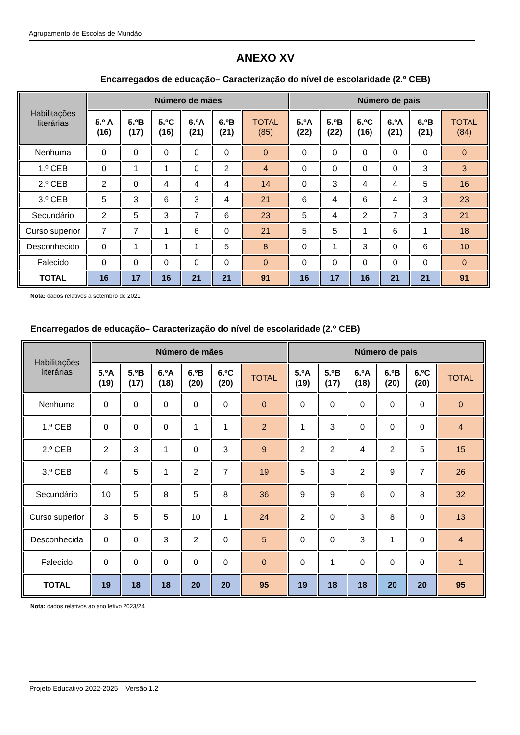Agrupamento de Escolas de Mundão
ANEXO XV
Encarregados de educação– Caracterização do nível de escolaridade (2.º CEB)
| Habilitações literárias | Número de mães | | | | | | Número de pais | | | | | |
| --- | --- | --- | --- | --- | --- | --- | --- | --- | --- | --- | --- | --- |
| | 5.º A (16) | 5.ºB (17) | 5.ºC (16) | 6.ºA (21) | 6.ºB (21) | TOTAL (85) | 5.ºA (22) | 5.ºB (22) | 5.ºC (16) | 6.ºA (21) | 6.ºB (21) | TOTAL (84) |
| Nenhuma | 0 | 0 | 0 | 0 | 0 | 0 | 0 | 0 | 0 | 0 | 0 | 0 |
| 1.º CEB | 0 | 1 | 1 | 0 | 2 | 4 | 0 | 0 | 0 | 0 | 3 | 3 |
| 2.º CEB | 2 | 0 | 4 | 4 | 4 | 14 | 0 | 3 | 4 | 4 | 5 | 16 |
| 3.º CEB | 5 | 3 | 6 | 3 | 4 | 21 | 6 | 4 | 6 | 4 | 3 | 23 |
| Secundário | 2 | 5 | 3 | 7 | 6 | 23 | 5 | 4 | 2 | 7 | 3 | 21 |
| Curso superior | 7 | 7 | 1 | 6 | 0 | 21 | 5 | 5 | 1 | 6 | 1 | 18 |
| Desconhecido | 0 | 1 | 1 | 1 | 5 | 8 | 0 | 1 | 3 | 0 | 6 | 10 |
| Falecido | 0 | 0 | 0 | 0 | 0 | 0 | 0 | 0 | 0 | 0 | 0 | 0 |
| TOTAL | 16 | 17 | 16 | 21 | 21 | 91 | 16 | 17 | 16 | 21 | 21 | 91 |
Nota: dados relativos a setembro de 2021
Encarregados de educação– Caracterização do nível de escolaridade (2.º CEB)
| Habilitações literárias | Número de mães | | | | | | Número de pais | | | | | |
| --- | --- | --- | --- | --- | --- | --- | --- | --- | --- | --- | --- | --- |
| | 5.ºA (19) | 5.ºB (17) | 6.ºA (18) | 6.ºB (20) | 6.ºC (20) | TOTAL | 5.ºA (19) | 5.ºB (17) | 6.ºA (18) | 6.ºB (20) | 6.ºC (20) | TOTAL |
| Nenhuma | 0 | 0 | 0 | 0 | 0 | 0 | 0 | 0 | 0 | 0 | 0 | 0 |
| 1.º CEB | 0 | 0 | 0 | 1 | 1 | 2 | 1 | 3 | 0 | 0 | 0 | 4 |
| 2.º CEB | 2 | 3 | 1 | 0 | 3 | 9 | 2 | 2 | 4 | 2 | 5 | 15 |
| 3.º CEB | 4 | 5 | 1 | 2 | 7 | 19 | 5 | 3 | 2 | 9 | 7 | 26 |
| Secundário | 10 | 5 | 8 | 5 | 8 | 36 | 9 | 9 | 6 | 0 | 8 | 32 |
| Curso superior | 3 | 5 | 5 | 10 | 1 | 24 | 2 | 0 | 3 | 8 | 0 | 13 |
| Desconhecida | 0 | 0 | 3 | 2 | 0 | 5 | 0 | 0 | 3 | 1 | 0 | 4 |
| Falecido | 0 | 0 | 0 | 0 | 0 | 0 | 0 | 1 | 0 | 0 | 0 | 1 |
| TOTAL | 19 | 18 | 18 | 20 | 20 | 95 | 19 | 18 | 18 | 20 | 20 | 95 |
Nota: dados relativos ao ano letivo 2023/24
Projeto Educativo 2022-2025 – Versão 1.2